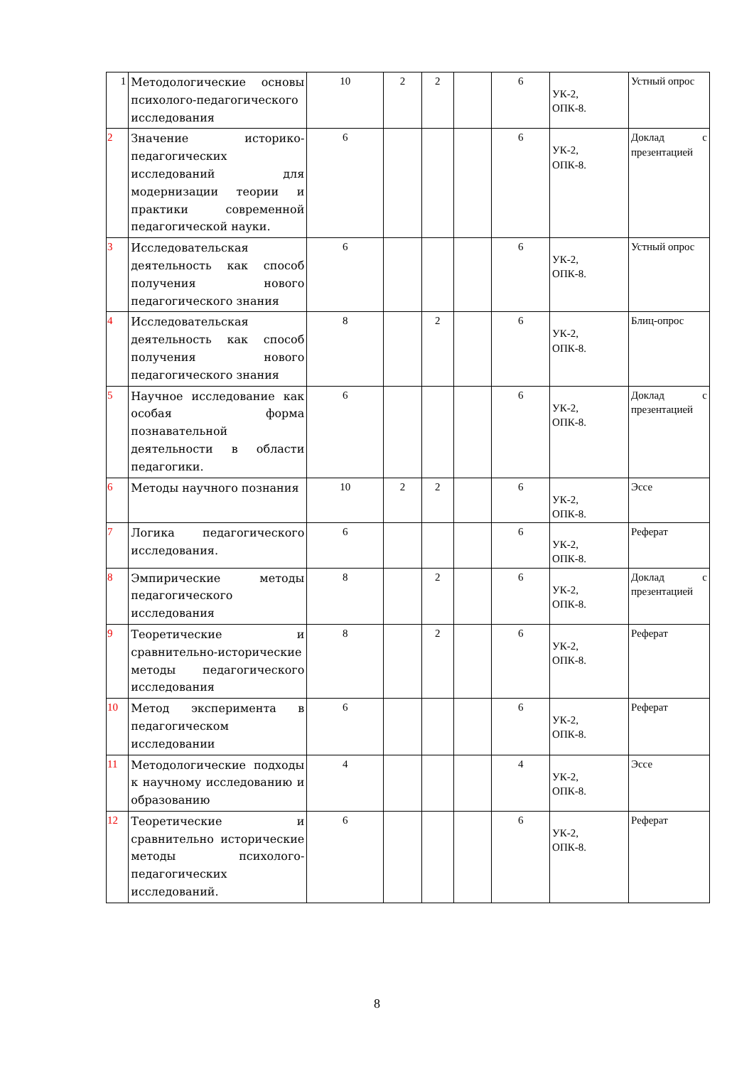| 1 | Методологические основы психолого-педагогического исследования | 10 | 2 | 2 | | 6 | УК-2, ОПК-8. | Устный опрос |
| 2 | Значение историко-педагогических исследований для модернизации теории и практики современной педагогической науки. | 6 | | | | 6 | УК-2, ОПК-8. | Доклад с презентацией |
| 3 | Исследовательская деятельность как способ получения нового педагогического знания | 6 | | | | 6 | УК-2, ОПК-8. | Устный опрос |
| 4 | Исследовательская деятельность как способ получения нового педагогического знания | 8 | | 2 | | 6 | УК-2, ОПК-8. | Блиц-опрос |
| 5 | Научное исследование как особая форма познавательной деятельности в области педагогики. | 6 | | | | 6 | УК-2, ОПК-8. | Доклад с презентацией |
| 6 | Методы научного познания | 10 | 2 | 2 | | 6 | УК-2, ОПК-8. | Эссе |
| 7 | Логика педагогического исследования. | 6 | | | | 6 | УК-2, ОПК-8. | Реферат |
| 8 | Эмпирические методы педагогического исследования | 8 | | 2 | | 6 | УК-2, ОПК-8. | Доклад с презентацией |
| 9 | Теоретические и сравнительно-исторические методы педагогического исследования | 8 | | 2 | | 6 | УК-2, ОПК-8. | Реферат |
| 10 | Метод эксперимента в педагогическом исследовании | 6 | | | | 6 | УК-2, ОПК-8. | Реферат |
| 11 | Методологические подходы к научному исследованию и образованию | 4 | | | | 4 | УК-2, ОПК-8. | Эссе |
| 12 | Теоретические и сравнительно исторические методы психолого-педагогических исследований. | 6 | | | | 6 | УК-2, ОПК-8. | Реферат |
8